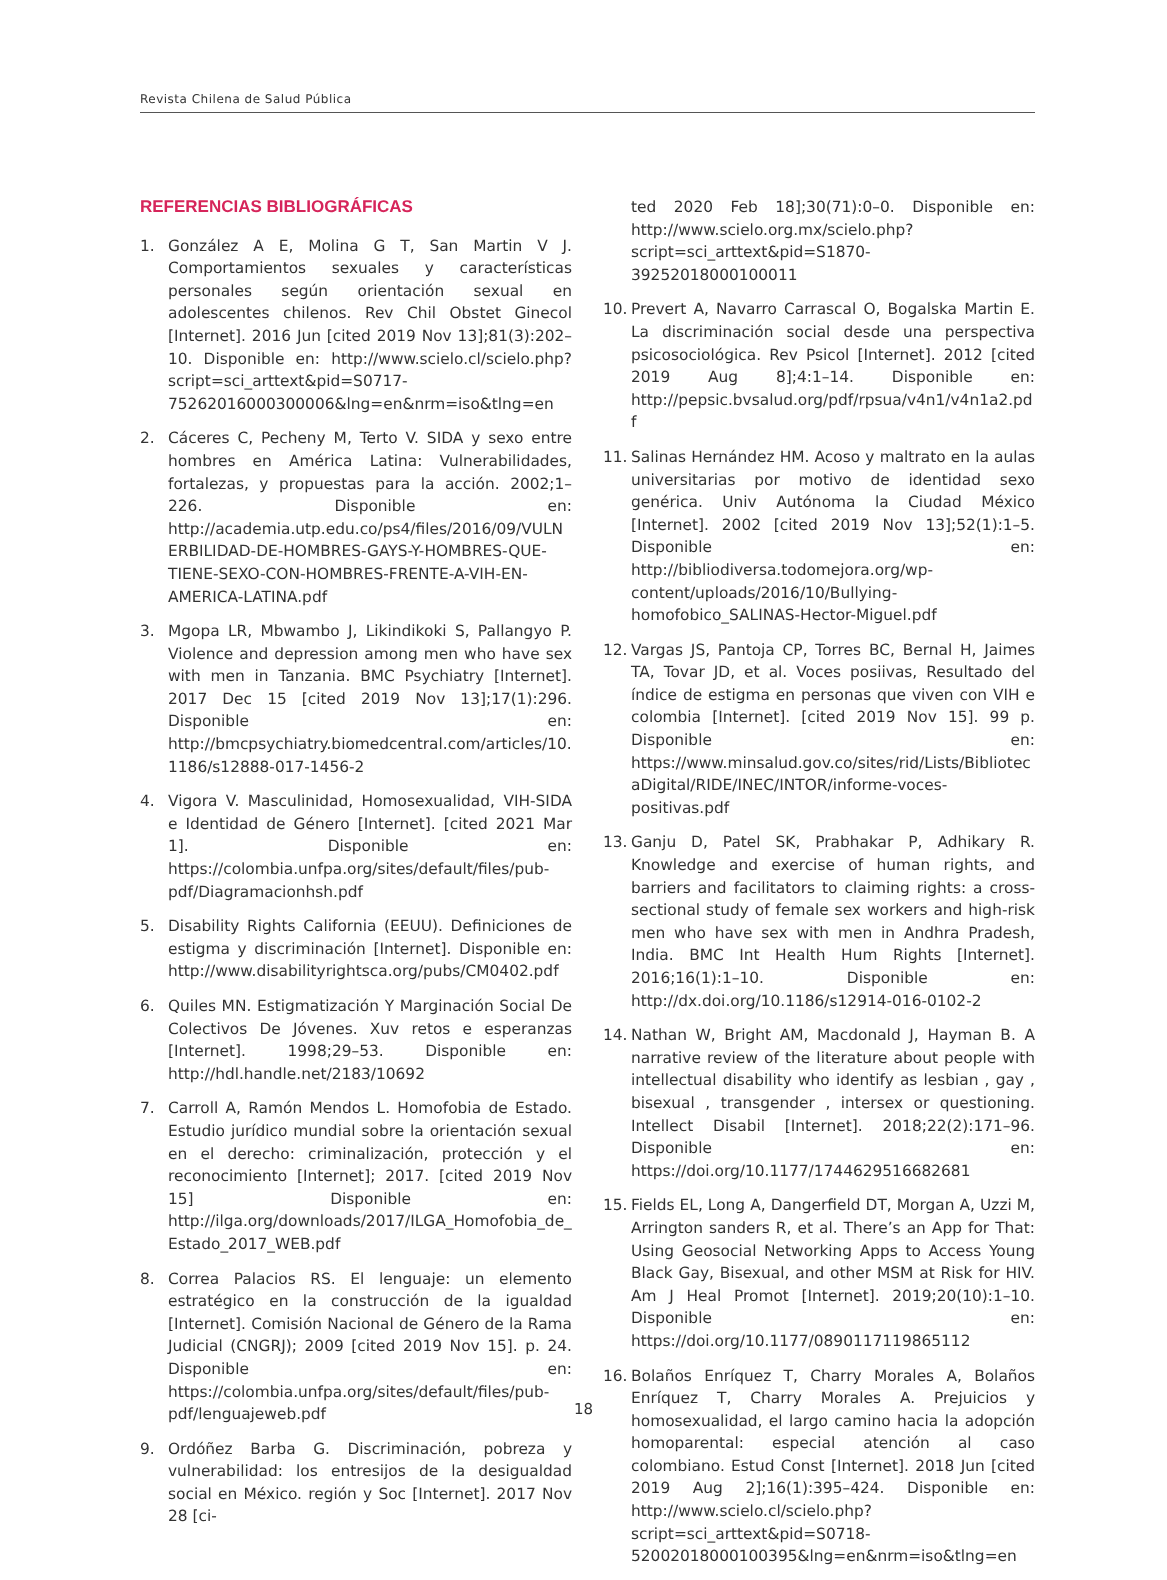Revista Chilena de Salud Pública
REFERENCIAS BIBLIOGRÁFICAS
1. González A E, Molina G T, San Martin V J. Comportamientos sexuales y características personales según orientación sexual en adolescentes chilenos. Rev Chil Obstet Ginecol [Internet]. 2016 Jun [cited 2019 Nov 13];81(3):202–10. Disponible en: http://www.scielo.cl/scielo.php?script=sci_arttext&pid=S0717-75262016000300006&lng=en&nrm=iso&tlng=en
2. Cáceres C, Pecheny M, Terto V. SIDA y sexo entre hombres en América Latina: Vulnerabilidades, fortalezas, y propuestas para la acción. 2002;1–226. Disponible en: http://academia.utp.edu.co/ps4/files/2016/09/VULNERBILIDAD-DE-HOMBRES-GAYS-Y-HOMBRES-QUE-TIENE-SEXO-CON-HOMBRES-FRENTE-A-VIH-EN-AMERICA-LATINA.pdf
3. Mgopa LR, Mbwambo J, Likindikoki S, Pallangyo P. Violence and depression among men who have sex with men in Tanzania. BMC Psychiatry [Internet]. 2017 Dec 15 [cited 2019 Nov 13];17(1):296. Disponible en: http://bmcpsychiatry.biomedcentral.com/articles/10.1186/s12888-017-1456-2
4. Vigora V. Masculinidad, Homosexualidad, VIH-SIDA e Identidad de Género [Internet]. [cited 2021 Mar 1]. Disponible en: https://colombia.unfpa.org/sites/default/files/pub-pdf/Diagramacionhsh.pdf
5. Disability Rights California (EEUU). Definiciones de estigma y discriminación [Internet]. Disponible en: http://www.disabilityrightsca.org/pubs/CM0402.pdf
6. Quiles MN. Estigmatización Y Marginación Social De Colectivos De Jóvenes. Xuv retos e esperanzas [Internet]. 1998;29–53. Disponible en: http://hdl.handle.net/2183/10692
7. Carroll A, Ramón Mendos L. Homofobia de Estado. Estudio jurídico mundial sobre la orientación sexual en el derecho: criminalización, protección y el reconocimiento [Internet]; 2017. [cited 2019 Nov 15] Disponible en: http://ilga.org/downloads/2017/ILGA_Homofobia_de_Estado_2017_WEB.pdf
8. Correa Palacios RS. El lenguaje: un elemento estratégico en la construcción de la igualdad [Internet]. Comisión Nacional de Género de la Rama Judicial (CNGRJ); 2009 [cited 2019 Nov 15]. p. 24. Disponible en: https://colombia.unfpa.org/sites/default/files/pub-pdf/lenguajeweb.pdf
9. Ordóñez Barba G. Discriminación, pobreza y vulnerabilidad: los entresijos de la desigualdad social en México. región y Soc [Internet]. 2017 Nov 28 [ci-
ted 2020 Feb 18];30(71):0–0. Disponible en: http://www.scielo.org.mx/scielo.php?script=sci_arttext&pid=S1870-39252018000100011
10. Prevert A, Navarro Carrascal O, Bogalska Martin E. La discriminación social desde una perspectiva psicosociológica. Rev Psicol [Internet]. 2012 [cited 2019 Aug 8];4:1–14. Disponible en: http://pepsic.bvsalud.org/pdf/rpsua/v4n1/v4n1a2.pdf
11. Salinas Hernández HM. Acoso y maltrato en la aulas universitarias por motivo de identidad sexo genérica. Univ Autónoma la Ciudad México [Internet]. 2002 [cited 2019 Nov 13];52(1):1–5. Disponible en: http://bibliodiversa.todomejora.org/wp-content/uploads/2016/10/Bullying-homofobico_SALINAS-Hector-Miguel.pdf
12. Vargas JS, Pantoja CP, Torres BC, Bernal H, Jaimes TA, Tovar JD, et al. Voces posiivas, Resultado del índice de estigma en personas que viven con VIH e colombia [Internet]. [cited 2019 Nov 15]. 99 p. Disponible en: https://www.minsalud.gov.co/sites/rid/Lists/BibliotecaDigital/RIDE/INEC/INTOR/informe-voces-positivas.pdf
13. Ganju D, Patel SK, Prabhakar P, Adhikary R. Knowledge and exercise of human rights, and barriers and facilitators to claiming rights: a cross-sectional study of female sex workers and high-risk men who have sex with men in Andhra Pradesh, India. BMC Int Health Hum Rights [Internet]. 2016;16(1):1–10. Disponible en: http://dx.doi.org/10.1186/s12914-016-0102-2
14. Nathan W, Bright AM, Macdonald J, Hayman B. A narrative review of the literature about people with intellectual disability who identify as lesbian , gay , bisexual , transgender , intersex or questioning. Intellect Disabil [Internet]. 2018;22(2):171–96. Disponible en: https://doi.org/10.1177/1744629516682681
15. Fields EL, Long A, Dangerfield DT, Morgan A, Uzzi M, Arrington sanders R, et al. There’s an App for That: Using Geosocial Networking Apps to Access Young Black Gay, Bisexual, and other MSM at Risk for HIV. Am J Heal Promot [Internet]. 2019;20(10):1–10. Disponible en: https://doi.org/10.1177/0890117119865112
16. Bolaños Enríquez T, Charry Morales A, Bolaños Enríquez T, Charry Morales A. Prejuicios y homosexualidad, el largo camino hacia la adopción homoparental: especial atención al caso colombiano. Estud Const [Internet]. 2018 Jun [cited 2019 Aug 2];16(1):395–424. Disponible en: http://www.scielo.cl/scielo.php?script=sci_arttext&pid=S0718-52002018000100395&lng=en&nrm=iso&tlng=en
18